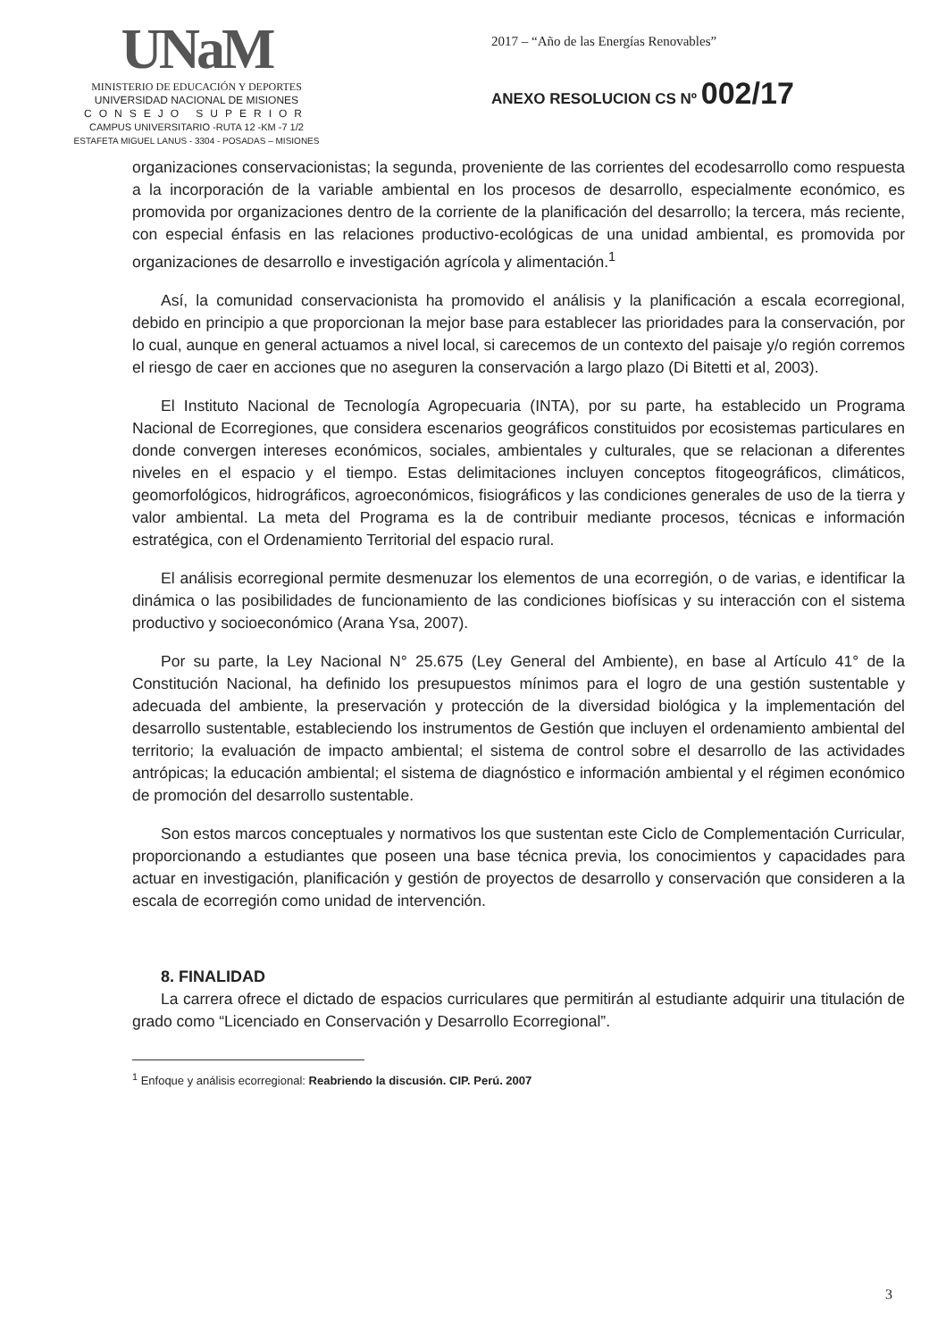UNaM
MINISTERIO DE EDUCACIÓN Y DEPORTES
UNIVERSIDAD NACIONAL DE MISIONES
CONSEJO SUPERIOR
CAMPUS UNIVERSITARIO -RUTA 12 -KM -7 1/2
ESTAFETA MIGUEL LANUS - 3304 - POSADAS – MISIONES
2017 – “Año de las Energías Renovables”
ANEXO RESOLUCION CS Nº 002/17
organizaciones conservacionistas; la segunda, proveniente de las corrientes del ecodesarrollo como respuesta a la incorporación de la variable ambiental en los procesos de desarrollo, especialmente económico, es promovida por organizaciones dentro de la corriente de la planificación del desarrollo; la tercera, más reciente, con especial énfasis en las relaciones productivo-ecológicas de una unidad ambiental, es promovida por organizaciones de desarrollo e investigación agrícola y alimentación.<sup>1</sup>
Así, la comunidad conservacionista ha promovido el análisis y la planificación a escala ecorregional, debido en principio a que proporcionan la mejor base para establecer las prioridades para la conservación, por lo cual, aunque en general actuamos a nivel local, si carecemos de un contexto del paisaje y/o región corremos el riesgo de caer en acciones que no aseguren la conservación a largo plazo (Di Bitetti et al, 2003).
El Instituto Nacional de Tecnología Agropecuaria (INTA), por su parte, ha establecido un Programa Nacional de Ecorregiones, que considera escenarios geográficos constituidos por ecosistemas particulares en donde convergen intereses económicos, sociales, ambientales y culturales, que se relacionan a diferentes niveles en el espacio y el tiempo. Estas delimitaciones incluyen conceptos fitogeográficos, climáticos, geomorfológicos, hidrográficos, agroeconómicos, fisiográficos y las condiciones generales de uso de la tierra y valor ambiental. La meta del Programa es la de contribuir mediante procesos, técnicas e información estratégica, con el Ordenamiento Territorial del espacio rural.
El análisis ecorregional permite desmenuzar los elementos de una ecorregión, o de varias, e identificar la dinámica o las posibilidades de funcionamiento de las condiciones biofísicas y su interacción con el sistema productivo y socioeconómico (Arana Ysa, 2007).
Por su parte, la Ley Nacional N° 25.675 (Ley General del Ambiente), en base al Artículo 41° de la Constitución Nacional, ha definido los presupuestos mínimos para el logro de una gestión sustentable y adecuada del ambiente, la preservación y protección de la diversidad biológica y la implementación del desarrollo sustentable, estableciendo los instrumentos de Gestión que incluyen el ordenamiento ambiental del territorio; la evaluación de impacto ambiental; el sistema de control sobre el desarrollo de las actividades antrópicas; la educación ambiental; el sistema de diagnóstico e información ambiental y el régimen económico de promoción del desarrollo sustentable.
Son estos marcos conceptuales y normativos los que sustentan este Ciclo de Complementación Curricular, proporcionando a estudiantes que poseen una base técnica previa, los conocimientos y capacidades para actuar en investigación, planificación y gestión de proyectos de desarrollo y conservación que consideren a la escala de ecorregión como unidad de intervención.
8. FINALIDAD
La carrera ofrece el dictado de espacios curriculares que permitirán al estudiante adquirir una titulación de grado como “Licenciado en Conservación y Desarrollo Ecorregional”.
<sup>1</sup> Enfoque y análisis ecorregional: Reabriendo la discusión. CIP. Perú. 2007
3